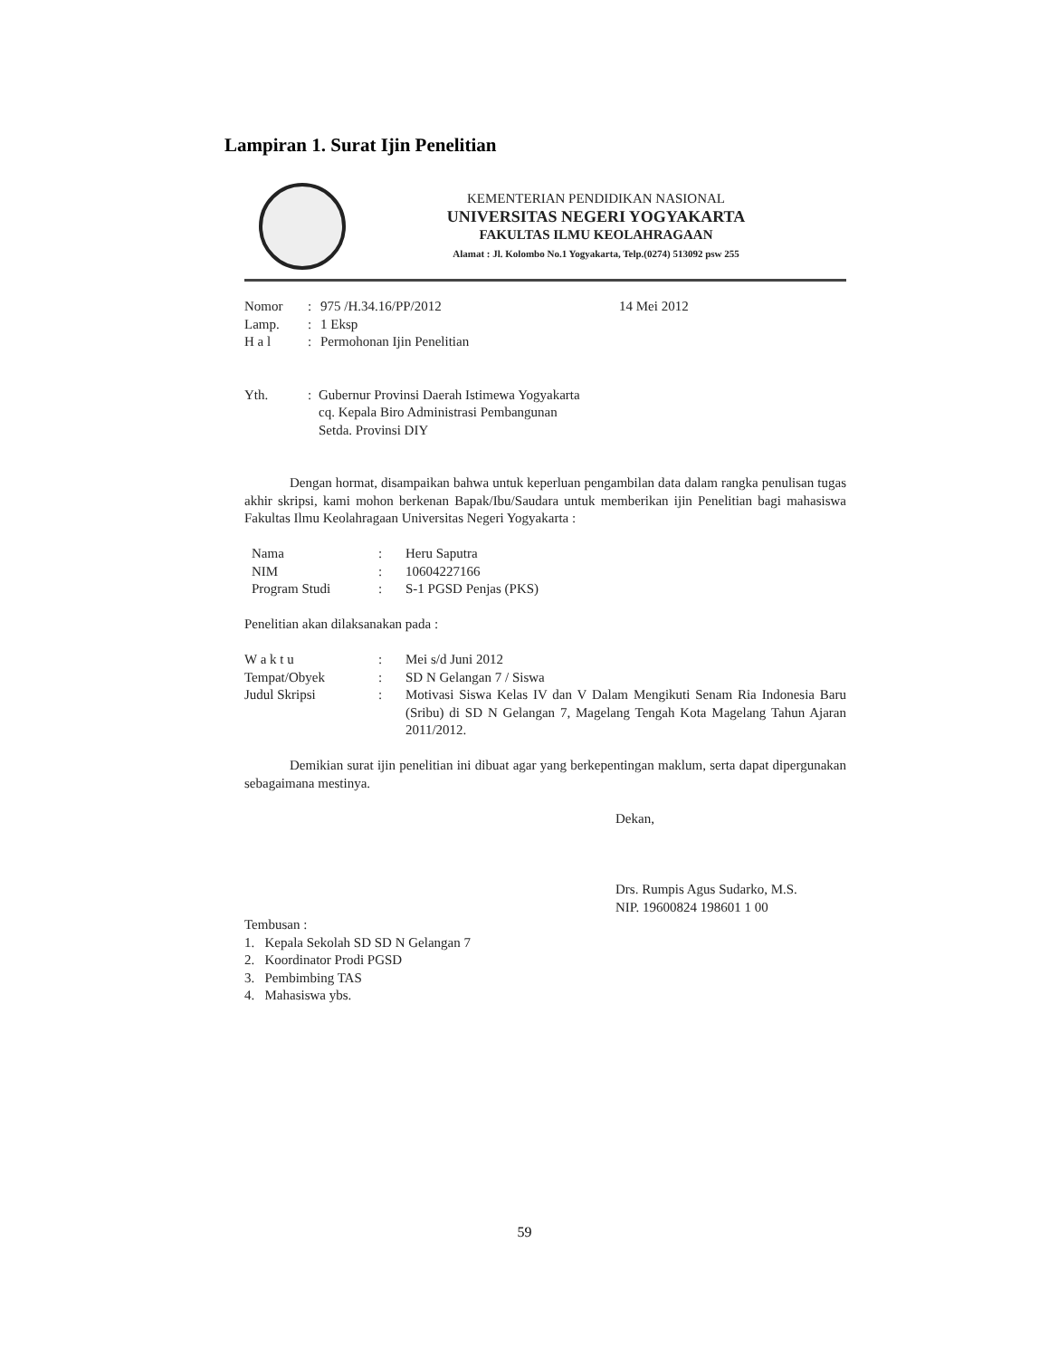Lampiran 1. Surat Ijin Penelitian
KEMENTERIAN PENDIDIKAN NASIONAL
UNIVERSITAS NEGERI YOGYAKARTA
FAKULTAS ILMU KEOLAHRAGAAN
Alamat : Jl. Kolombo No.1 Yogyakarta, Telp.(0274) 513092 psw 255
| Nomor | : | 975 /H.34.16/PP/2012 | 14 Mei 2012 |
| Lamp. | : | 1 Eksp | |
| H a l | : | Permohonan Ijin Penelitian | |
| Yth. | : | Gubernur Provinsi Daerah Istimewa Yogyakarta cq. Kepala Biro Administrasi Pembangunan Setda. Provinsi DIY |
Dengan hormat, disampaikan bahwa untuk keperluan pengambilan data dalam rangka penulisan tugas akhir skripsi, kami mohon berkenan Bapak/Ibu/Saudara untuk memberikan ijin Penelitian bagi mahasiswa Fakultas Ilmu Keolahragaan Universitas Negeri Yogyakarta :
| Nama | : | Heru Saputra |
| NIM | : | 10604227166 |
| Program Studi | : | S-1 PGSD Penjas (PKS) |
Penelitian akan dilaksanakan pada :
| W a k t u | : | Mei s/d Juni 2012 |
| Tempat/Obyek | : | SD N Gelangan 7 / Siswa |
| Judul Skripsi | : | Motivasi Siswa Kelas IV dan V Dalam Mengikuti Senam Ria Indonesia Baru (Sribu) di SD N Gelangan 7, Magelang Tengah Kota Magelang Tahun Ajaran 2011/2012. |
Demikian surat ijin penelitian ini dibuat agar yang berkepentingan maklum, serta dapat dipergunakan sebagaimana mestinya.
Dekan,
Drs. Rumpis Agus Sudarko, M.S.
NIP. 19600824 198601 1 00
Tembusan :
1. Kepala Sekolah SD SD N Gelangan 7
2. Koordinator Prodi PGSD
3. Pembimbing TAS
4. Mahasiswa ybs.
59